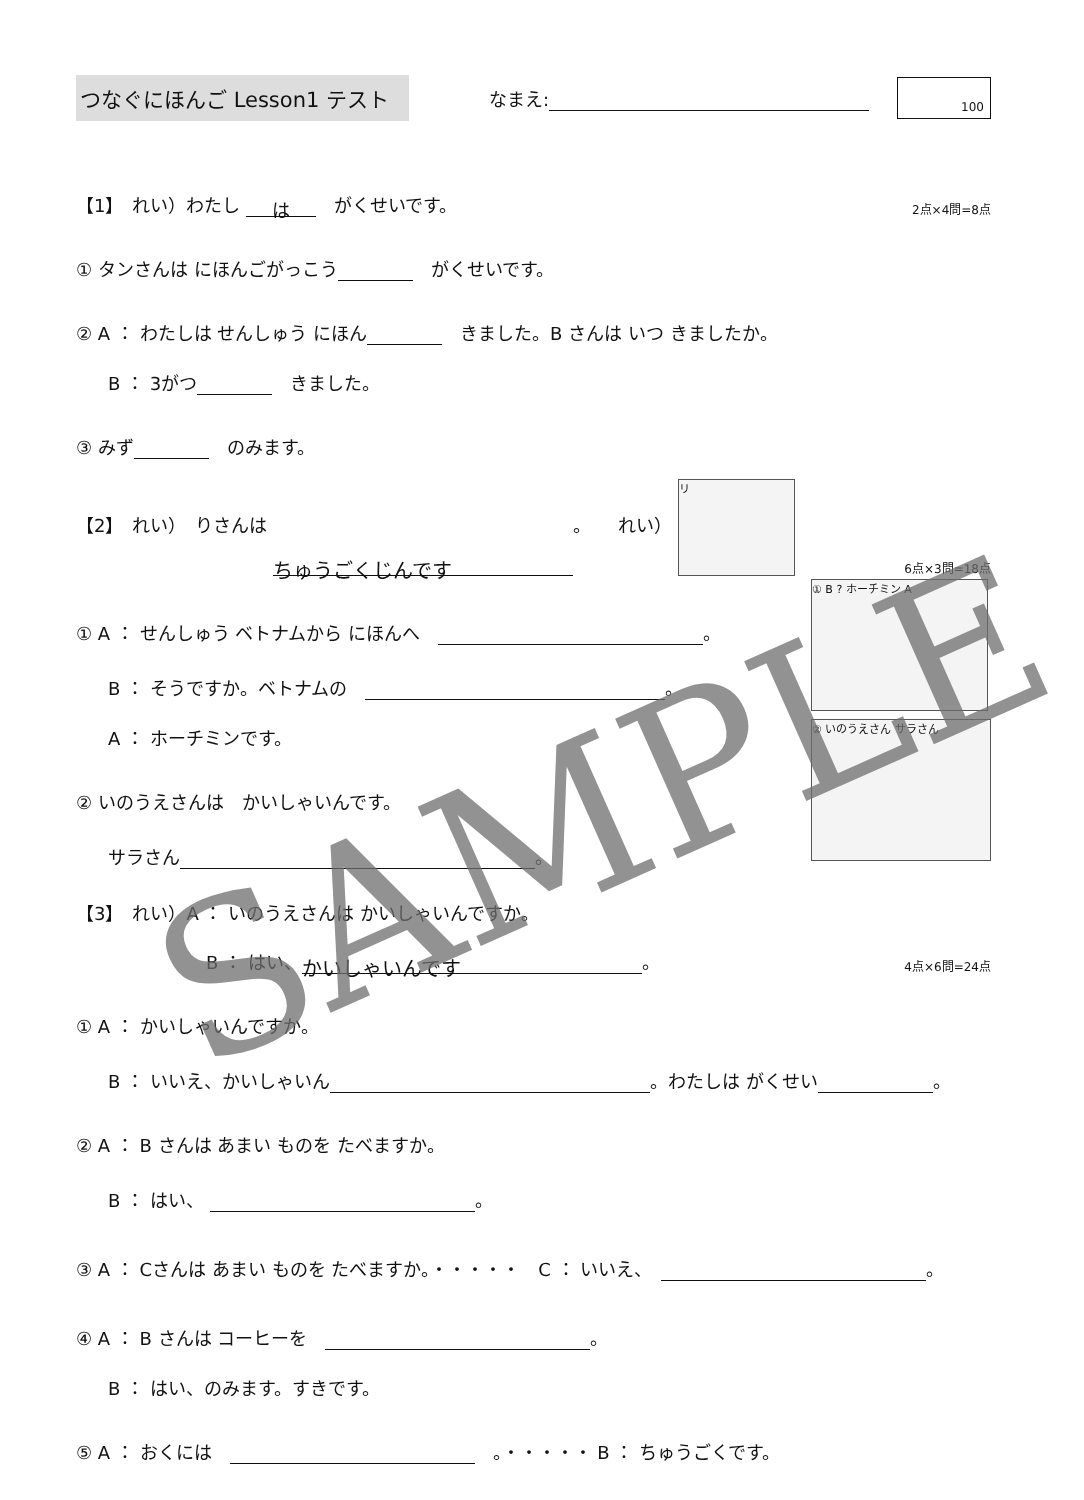つなぐにほんご Lesson1 テスト
なまえ:
100
【1】　れい）わたし は　がくせいです。
2点×4問=8点
① タンさんは にほんごがっこう　がくせいです。
② A ： わたしは せんしゅう にほん　きました。B さんは いつ きましたか。
B ： 3がつ　きました。
③ みず　のみます。
【2】　れい）　りさんは ちゅうごくじんです 。　　れい） リ
6点×3問=18点
① A ： せんしゅう ベトナムから にほんへ　 。
B ： そうですか。ベトナムの　 。
A ： ホーチミンです。
② いのうえさんは　かいしゃいんです。
サラさん 。
① B ? ホーチミン A
② いのうえさん サラさん
【3】　れい）A ： いのうえさんは かいしゃいんですか。
B ： はい、 かいしゃいんです 。
4点×6問=24点
① A ： かいしゃいんですか。
B ： いいえ、かいしゃいん 。わたしは がくせい 。
② A ： B さんは あまい ものを たべますか。
B ： はい、 。
③ A ： Cさんは あまい ものを たべますか。・・・・・　C ： いいえ、　 。
④ A ： B さんは コーヒーを　 。
B ： はい、のみます。すきです。
⑤ A ： おくには　　。・・・・・ B ： ちゅうごくです。
SAMPLE